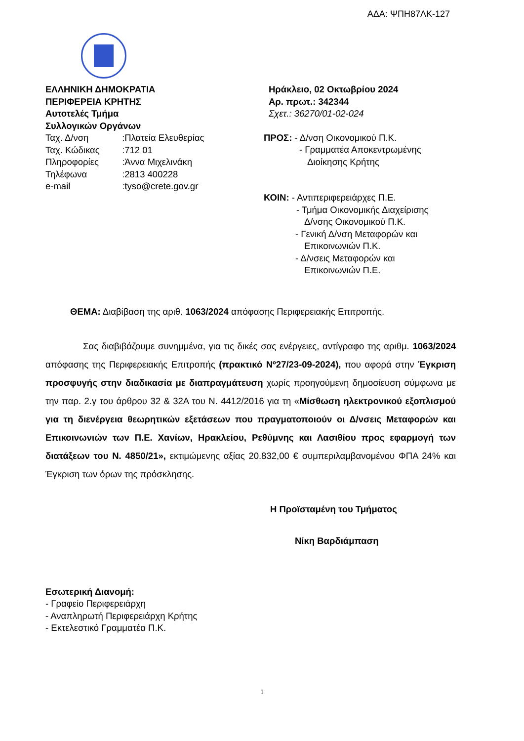ΑΔΑ: ΨΠΗ87ΛΚ-127
ΕΛΛΗΝΙΚΗ ΔΗΜΟΚΡΑΤΙΑ
ΠΕΡΙΦΕΡΕΙΑ ΚΡΗΤΗΣ
Αυτοτελές Τμήμα
Συλλογικών Οργάνων
Ταχ. Δ/νση :Πλατεία Ελευθερίας
Ταχ. Κώδικας :712 01
Πληροφορίες :Άννα Μιχελινάκη
Τηλέφωνα :2813 400228
e-mail :tyso@crete.gov.gr
Ηράκλειο, 02 Οκτωβρίου 2024
Αρ. πρωτ.: 342344
Σχετ.: 36270/01-02-024
ΠΡΟΣ: - Δ/νση Οικονομικού Π.Κ.
- Γραμματέα Αποκεντρωμένης
Διοίκησης Κρήτης
ΚΟΙΝ: - Αντιπεριφερειάρχες Π.Ε.
- Τμήμα Οικονομικής Διαχείρισης
Δ/νσης Οικονομικού Π.Κ.
- Γενική Δ/νση Μεταφορών και
Επικοινωνιών Π.Κ.
- Δ/νσεις Μεταφορών και
Επικοινωνιών Π.Ε.
ΘΕΜΑ: Διαβίβαση της αριθ. 1063/2024 απόφασης Περιφερειακής Επιτροπής.
Σας διαβιβάζουμε συνημμένα, για τις δικές σας ενέργειες, αντίγραφο της αριθμ. 1063/2024 απόφασης της Περιφερειακής Επιτροπής (πρακτικό Νº27/23-09-2024), που αφορά στην Έγκριση προσφυγής στην διαδικασία με διαπραγμάτευση χωρίς προηγούμενη δημοσίευση σύμφωνα με την παρ. 2.γ του άρθρου 32 & 32Α του Ν. 4412/2016 για τη «Μίσθωση ηλεκτρονικού εξοπλισμού για τη διενέργεια θεωρητικών εξετάσεων που πραγματοποιούν οι Δ/νσεις Μεταφορών και Επικοινωνιών των Π.Ε. Χανίων, Ηρακλείου, Ρεθύμνης και Λασιθίου προς εφαρμογή των διατάξεων του Ν. 4850/21», εκτιμώμενης αξίας 20.832,00 € συμπεριλαμβανομένου ΦΠΑ 24% και Έγκριση των όρων της πρόσκλησης.
Η Προϊσταμένη του Τμήματος
Νίκη Βαρδιάμπαση
Εσωτερική Διανομή:
- Γραφείο Περιφερειάρχη
- Αναπληρωτή Περιφερειάρχη Κρήτης
- Εκτελεστικό Γραμματέα Π.Κ.
1